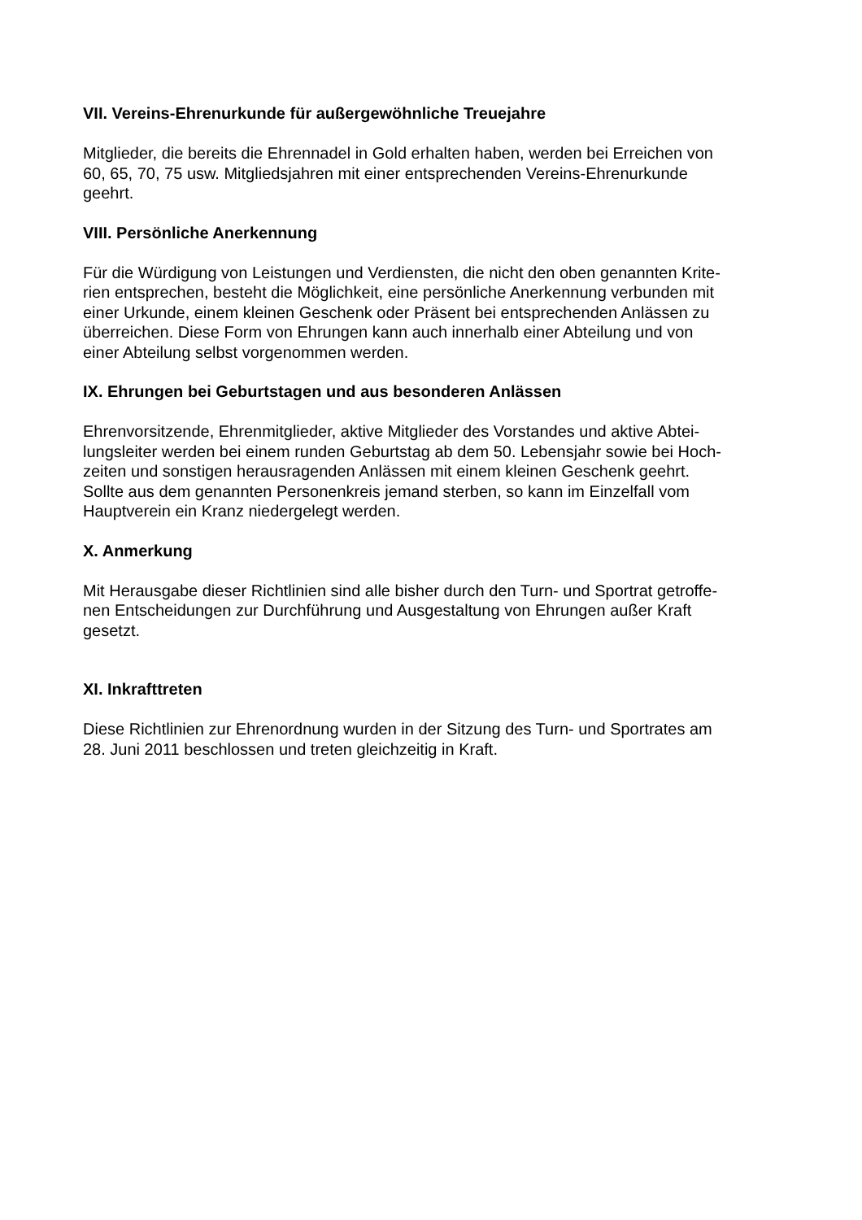VII. Vereins-Ehrenurkunde für außergewöhnliche Treuejahre
Mitglieder, die bereits die Ehrennadel in Gold erhalten haben, werden bei Erreichen von
60, 65, 70, 75 usw. Mitgliedsjahren mit einer entsprechenden Vereins-Ehrenurkunde
geehrt.
VIII. Persönliche Anerkennung
Für die Würdigung von Leistungen und Verdiensten, die nicht den oben genannten Krite-
rien entsprechen, besteht die Möglichkeit, eine persönliche Anerkennung verbunden mit
einer Urkunde, einem kleinen Geschenk oder Präsent bei entsprechenden Anlässen zu
überreichen. Diese Form von Ehrungen kann auch innerhalb einer Abteilung und von
einer Abteilung selbst vorgenommen werden.
IX. Ehrungen bei Geburtstagen und aus besonderen Anlässen
Ehrenvorsitzende, Ehrenmitglieder, aktive Mitglieder des Vorstandes und aktive Abtei-
lungsleiter werden bei einem runden Geburtstag ab dem 50. Lebensjahr sowie bei Hoch-
zeiten und sonstigen herausragenden Anlässen mit einem kleinen Geschenk geehrt.
Sollte aus dem genannten Personenkreis jemand sterben, so kann im Einzelfall vom
Hauptverein ein Kranz niedergelegt werden.
X. Anmerkung
Mit Herausgabe dieser Richtlinien sind alle bisher durch den Turn- und Sportrat getroffe-
nen Entscheidungen zur Durchführung und Ausgestaltung von Ehrungen außer Kraft
gesetzt.
XI. Inkrafttreten
Diese Richtlinien zur Ehrenordnung wurden in der Sitzung des Turn- und Sportrates am
28. Juni 2011 beschlossen und treten gleichzeitig in Kraft.